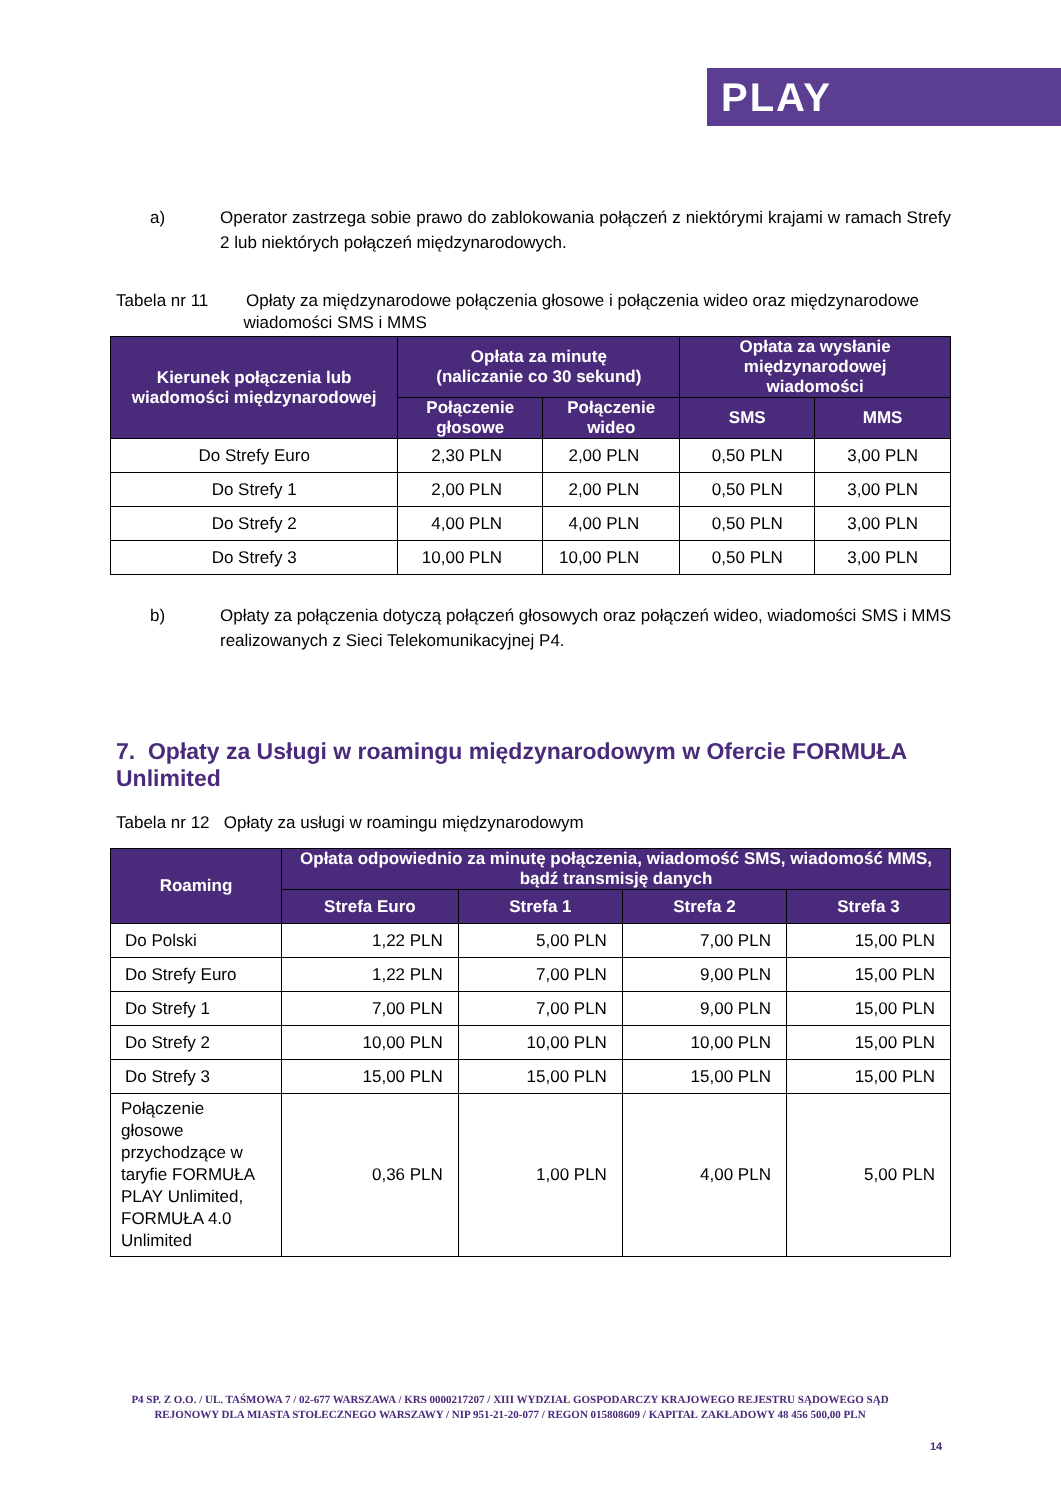PLAY
a) Operator zastrzega sobie prawo do zablokowania połączeń z niektórymi krajami w ramach Strefy 2 lub niektórych połączeń międzynarodowych.
Tabela nr 11 Opłaty za międzynarodowe połączenia głosowe i połączenia wideo oraz międzynarodowe
wiadomości SMS i MMS
| Kierunek połączenia lub wiadomości międzynarodowej | Opłata za minutę (naliczanie co 30 sekund) | | Opłata za wysłanie międzynarodowej wiadomości | |
| --- | --- | --- | --- | --- |
| | Połączenie głosowe | Połączenie wideo | SMS | MMS |
| Do Strefy Euro | 2,30 PLN | 2,00 PLN | 0,50 PLN | 3,00 PLN |
| Do Strefy 1 | 2,00 PLN | 2,00 PLN | 0,50 PLN | 3,00 PLN |
| Do Strefy 2 | 4,00 PLN | 4,00 PLN | 0,50 PLN | 3,00 PLN |
| Do Strefy 3 | 10,00 PLN | 10,00 PLN | 0,50 PLN | 3,00 PLN |
b) Opłaty za połączenia dotyczą połączeń głosowych oraz połączeń wideo, wiadomości SMS i MMS realizowanych z Sieci Telekomunikacyjnej P4.
7. Opłaty za Usługi w roamingu międzynarodowym w Ofercie FORMUŁA Unlimited
Tabela nr 12 Opłaty za usługi w roamingu międzynarodowym
| Roaming | Opłata odpowiednio za minutę połączenia, wiadomość SMS, wiadomość MMS, bądź transmisję danych | | | |
| --- | --- | --- | --- | --- |
| | Strefa Euro | Strefa 1 | Strefa 2 | Strefa 3 |
| Do Polski | 1,22 PLN | 5,00 PLN | 7,00 PLN | 15,00 PLN |
| Do Strefy Euro | 1,22 PLN | 7,00 PLN | 9,00 PLN | 15,00 PLN |
| Do Strefy 1 | 7,00 PLN | 7,00 PLN | 9,00 PLN | 15,00 PLN |
| Do Strefy 2 | 10,00 PLN | 10,00 PLN | 10,00 PLN | 15,00 PLN |
| Do Strefy 3 | 15,00 PLN | 15,00 PLN | 15,00 PLN | 15,00 PLN |
| Połączenie głosowe przychodzące w taryfie FORMUŁA PLAY Unlimited, FORMUŁA 4.0 Unlimited | 0,36 PLN | 1,00 PLN | 4,00 PLN | 5,00 PLN |
P4 SP. Z O.O. / UL. TAŚMOWA 7 / 02-677 WARSZAWA / KRS 0000217207 / XIII WYDZIAŁ GOSPODARCZY KRAJOWEGO REJESTRU SĄDOWEGO SĄD REJONOWY DLA MIASTA STOŁECZNEGO WARSZAWY / NIP 951-21-20-077 / REGON 015808609 / KAPITAŁ ZAKŁADOWY 48 456 500,00 PLN
14